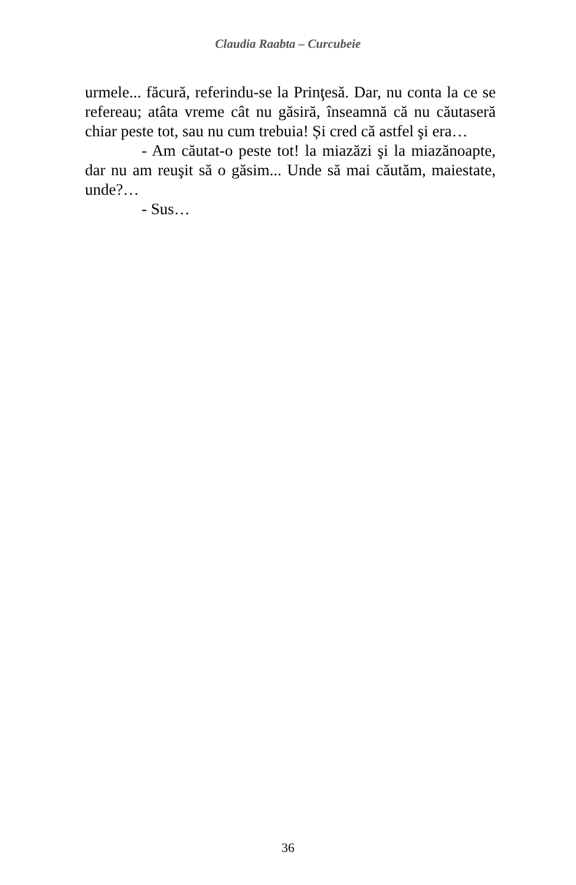Claudia Raabta – Curcubeie
urmele... făcură, referindu-se la Prinţesă. Dar, nu conta la ce se refereau; atâta vreme cât nu găsiră, înseamnă că nu căutaseră chiar peste tot, sau nu cum trebuia! Și cred că astfel şi era…
- Am căutat-o peste tot! la miazăzi şi la miazănoapte, dar nu am reuşit să o găsim... Unde să mai căutăm, maiestate, unde?…
- Sus…
36